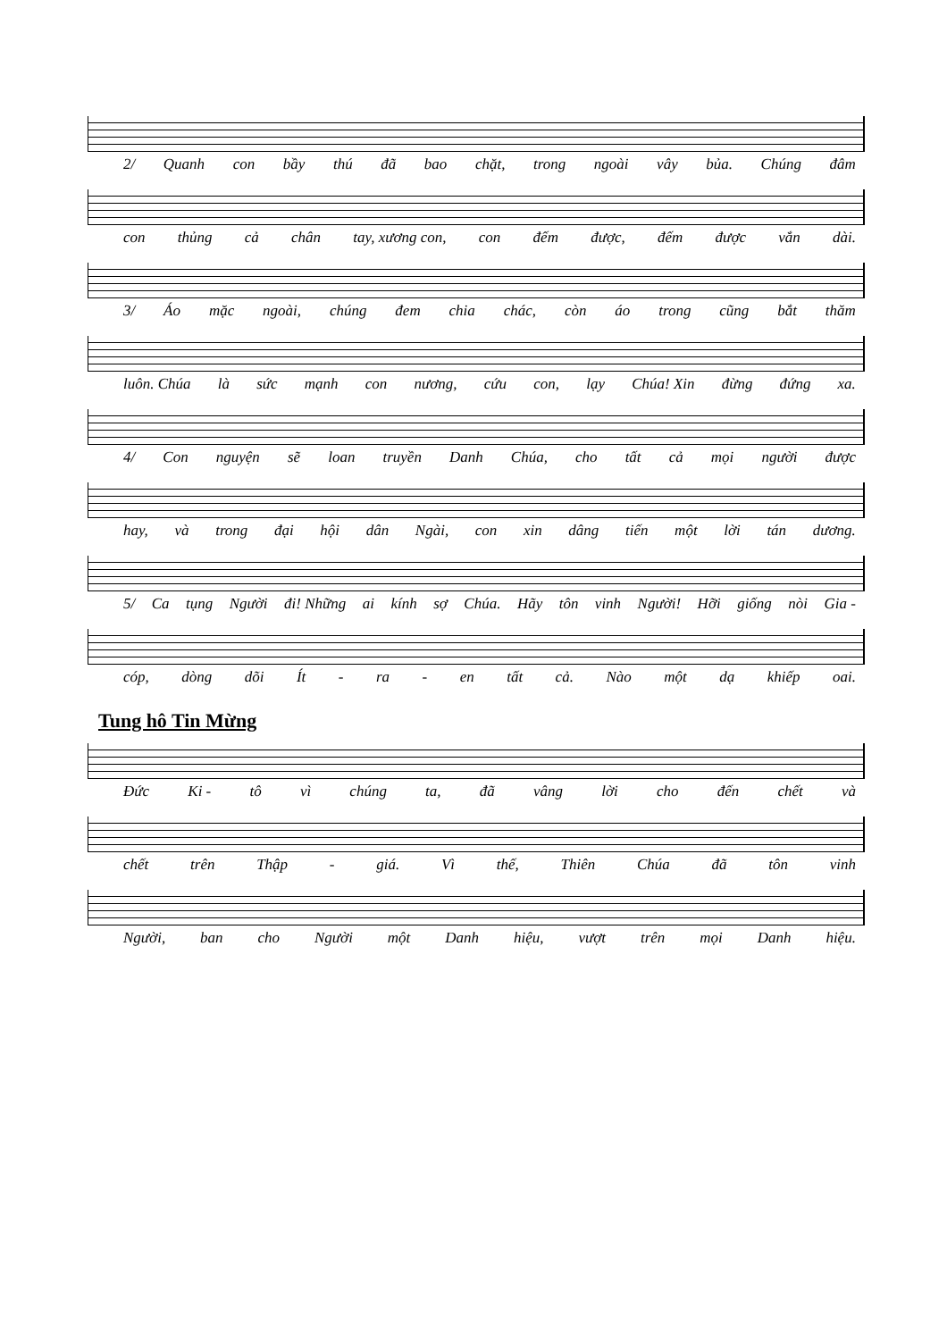2/ Quanh con bầy thú đã bao chặt, trong ngoài vây bủa. Chúng đâm
con thủng cả chân tay, xương con, con đếm được, đếm được vắn dài.
3/ Áo mặc ngoài, chúng đem chia chác, còn áo trong cũng bắt thăm
luôn. Chúa là sức mạnh con nương, cứu con, lạy Chúa! Xin đừng đứng xa.
4/ Con nguyện sẽ loan truyền Danh Chúa, cho tất cả mọi người được
hay, và trong đại hội dân Ngài, con xin dâng tiến một lời tán dương.
5/ Ca tụng Người đi! Những ai kính sợ Chúa. Hãy tôn vinh Người! Hỡi giống nòi Gia -
cóp, dòng dõi Ít - ra - en tất cả. Nào một dạ khiếp oai.
Tung hô Tin Mừng
Đức Ki - tô vì chúng ta, đã vâng lời cho đến chết và
chết trên Thập - giá. Vì thế, Thiên Chúa đã tôn vinh
Người, ban cho Người một Danh hiệu, vượt trên mọi Danh hiệu.